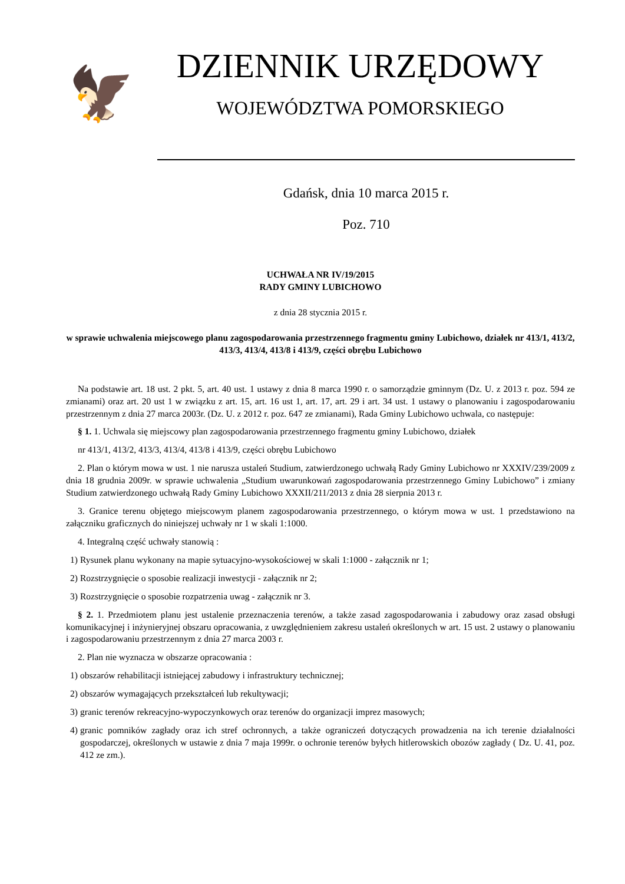🦅
DZIENNIK URZĘDOWY
WOJEWÓDZTWA POMORSKIEGO
Gdańsk, dnia 10 marca 2015 r.
Poz. 710
UCHWAŁA NR IV/19/2015
RADY GMINY LUBICHOWO
z dnia 28 stycznia 2015 r.
w sprawie uchwalenia miejscowego planu zagospodarowania przestrzennego fragmentu gminy Lubichowo, działek nr 413/1, 413/2, 413/3, 413/4, 413/8 i 413/9, części obrębu Lubichowo
Na podstawie art. 18 ust. 2 pkt. 5, art. 40 ust. 1 ustawy z dnia 8 marca 1990 r. o samorządzie gminnym (Dz. U. z 2013 r. poz. 594 ze zmianami) oraz art. 20 ust 1 w związku z art. 15, art. 16 ust 1, art. 17, art. 29 i art. 34 ust. 1 ustawy o planowaniu i zagospodarowaniu przestrzennym z dnia 27 marca 2003r. (Dz. U. z 2012 r. poz. 647 ze zmianami), Rada Gminy Lubichowo uchwala, co następuje:
§ 1. 1. Uchwala się miejscowy plan zagospodarowania przestrzennego fragmentu gminy Lubichowo, działek
nr 413/1, 413/2, 413/3, 413/4, 413/8 i 413/9, części obrębu Lubichowo
2. Plan o którym mowa w ust. 1 nie narusza ustaleń Studium, zatwierdzonego uchwałą Rady Gminy Lubichowo nr XXXIV/239/2009 z dnia 18 grudnia 2009r. w sprawie uchwalenia „Studium uwarunkowań zagospodarowania przestrzennego Gminy Lubichowo” i zmiany Studium zatwierdzonego uchwałą Rady Gminy Lubichowo XXXII/211/2013 z dnia 28 sierpnia 2013 r.
3. Granice terenu objętego miejscowym planem zagospodarowania przestrzennego, o którym mowa w ust. 1 przedstawiono na załączniku graficznych do niniejszej uchwały nr 1 w skali 1:1000.
4. Integralną część uchwały stanowią :
1) Rysunek planu wykonany na mapie sytuacyjno-wysokościowej w skali 1:1000 - załącznik nr 1;
2) Rozstrzygnięcie o sposobie realizacji inwestycji - załącznik nr 2;
3) Rozstrzygnięcie o sposobie rozpatrzenia uwag - załącznik nr 3.
§ 2. 1. Przedmiotem planu jest ustalenie przeznaczenia terenów, a także zasad zagospodarowania i zabudowy oraz zasad obsługi komunikacyjnej i inżynieryjnej obszaru opracowania, z uwzględnieniem zakresu ustaleń określonych w art. 15 ust. 2 ustawy o planowaniu i zagospodarowaniu przestrzennym z dnia 27 marca 2003 r.
2. Plan nie wyznacza w obszarze opracowania :
1) obszarów rehabilitacji istniejącej zabudowy i infrastruktury technicznej;
2) obszarów wymagających przekształceń lub rekultywacji;
3) granic terenów rekreacyjno-wypoczynkowych oraz terenów do organizacji imprez masowych;
4) granic pomników zagłady oraz ich stref ochronnych, a także ograniczeń dotyczących prowadzenia na ich terenie działalności gospodarczej, określonych w ustawie z dnia 7 maja 1999r. o ochronie terenów byłych hitlerowskich obozów zagłady ( Dz. U. 41, poz. 412 ze zm.).